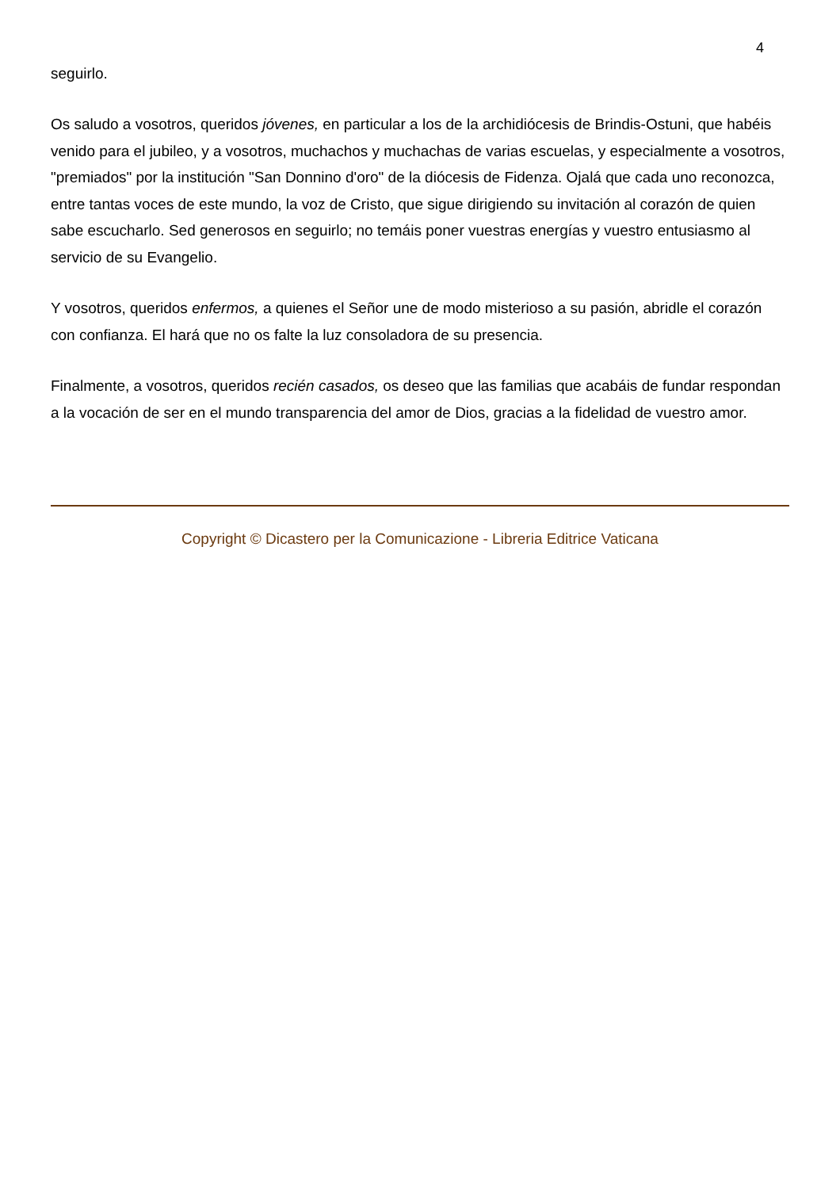4
seguirlo.
Os saludo a vosotros, queridos jóvenes, en particular a los de la archidiócesis de Brindis-Ostuni, que habéis venido para el jubileo, y a vosotros, muchachos y muchachas de varias escuelas, y especialmente a vosotros, "premiados" por la institución "San Donnino d'oro" de la diócesis de Fidenza. Ojalá que cada uno reconozca, entre tantas voces de este mundo, la voz de Cristo, que sigue dirigiendo su invitación al corazón de quien sabe escucharlo. Sed generosos en seguirlo; no temáis poner vuestras energías y vuestro entusiasmo al servicio de su Evangelio.
Y vosotros, queridos enfermos, a quienes el Señor une de modo misterioso a su pasión, abridle el corazón con confianza. El hará que no os falte la luz consoladora de su presencia.
Finalmente, a vosotros, queridos recién casados, os deseo que las familias que acabáis de fundar respondan a la vocación de ser en el mundo transparencia del amor de Dios, gracias a la fidelidad de vuestro amor.
Copyright © Dicastero per la Comunicazione - Libreria Editrice Vaticana